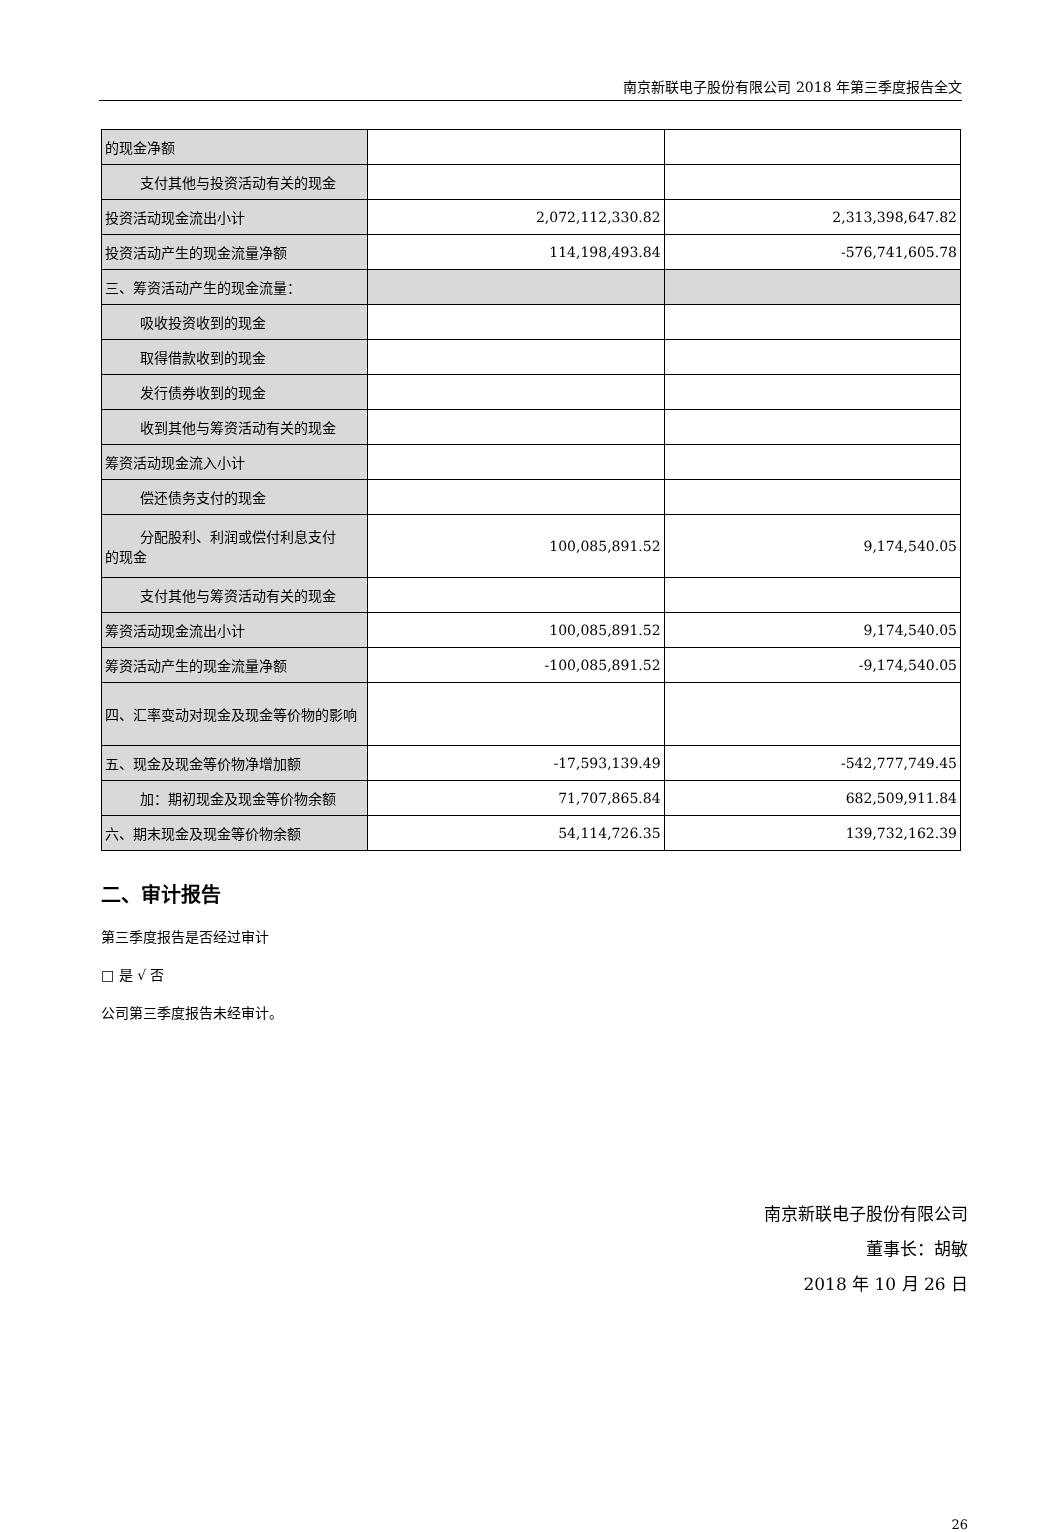南京新联电子股份有限公司 2018 年第三季度报告全文
| 的现金净额 | | |
| 支付其他与投资活动有关的现金 | | |
| 投资活动现金流出小计 | 2,072,112,330.82 | 2,313,398,647.82 |
| 投资活动产生的现金流量净额 | 114,198,493.84 | -576,741,605.78 |
| 三、筹资活动产生的现金流量： | | |
| 吸收投资收到的现金 | | |
| 取得借款收到的现金 | | |
| 发行债券收到的现金 | | |
| 收到其他与筹资活动有关的现金 | | |
| 筹资活动现金流入小计 | | |
| 偿还债务支付的现金 | | |
| 分配股利、利润或偿付利息支付 的现金 | 100,085,891.52 | 9,174,540.05 |
| 支付其他与筹资活动有关的现金 | | |
| 筹资活动现金流出小计 | 100,085,891.52 | 9,174,540.05 |
| 筹资活动产生的现金流量净额 | -100,085,891.52 | -9,174,540.05 |
| 四、汇率变动对现金及现金等价物的影响 | | |
| 五、现金及现金等价物净增加额 | -17,593,139.49 | -542,777,749.45 |
| 加：期初现金及现金等价物余额 | 71,707,865.84 | 682,509,911.84 |
| 六、期末现金及现金等价物余额 | 54,114,726.35 | 139,732,162.39 |
二、审计报告
第三季度报告是否经过审计
□ 是 √ 否
公司第三季度报告未经审计。
南京新联电子股份有限公司
董事长：胡敏
2018 年 10 月 26 日
26